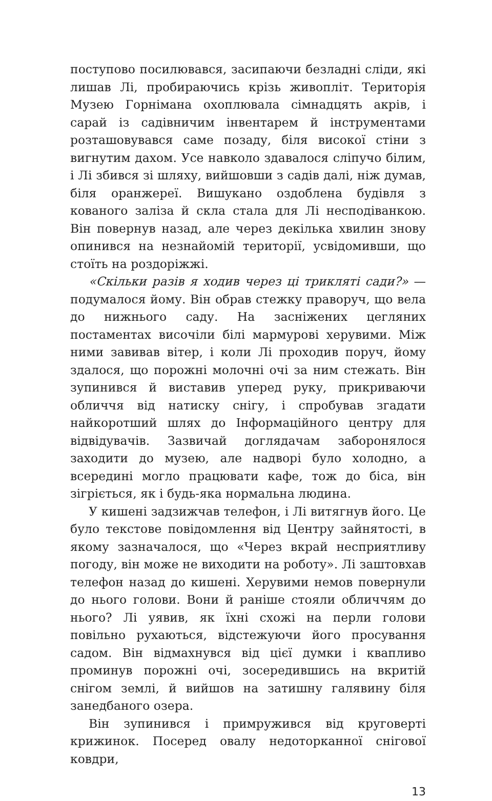поступово посилювався, засипаючи безладні сліди, які лишав Лі, пробираючись крізь живопліт. Територія Музею Горнімана охоплювала сімнадцять акрів, і сарай із садівничим інвентарем й інструментами розташовувався саме позаду, біля високої стіни з вигнутим дахом. Усе навколо здавалося сліпучо білим, і Лі збився зі шляху, вийшовши з садів далі, ніж думав, біля оранжереї. Вишукано оздоблена будівля з кованого заліза й скла стала для Лі несподіванкою. Він повернув назад, але через декілька хвилин знову опинився на незнайомій території, усвідомивши, що стоїть на роздоріжжі.
«Скільки разів я ходив через ці трикляті сади?» — подумалося йому. Він обрав стежку праворуч, що вела до нижнього саду. На засніжених цегляних постаментах височіли білі мармурові херувими. Між ними завивав вітер, і коли Лі проходив поруч, йому здалося, що порожні молочні очі за ним стежать. Він зупинився й виставив уперед руку, прикриваючи обличчя від натиску снігу, і спробував згадати найкоротший шлях до Інформаційного центру для відвідувачів. Зазвичай доглядачам заборонялося заходити до музею, але надворі було холодно, а всередині могло працювати кафе, тож до біса, він зігріється, як і будь-яка нормальна людина.
У кишені задзижчав телефон, і Лі витягнув його. Це було текстове повідомлення від Центру зайнятості, в якому зазначалося, що «Через вкрай несприятливу погоду, він може не виходити на роботу». Лі заштовхав телефон назад до кишені. Херувими немов повернули до нього голови. Вони й раніше стояли обличчям до нього? Лі уявив, як їхні схожі на перли голови повільно рухаються, відстежуючи його просування садом. Він відмахнувся від цієї думки і квапливо проминув порожні очі, зосередившись на вкритій снігом землі, й вийшов на затишну галявину біля занедбаного озера.
Він зупинився і примружився від круговерті крижинок. Посеред овалу недоторканної снігової ковдри,
13